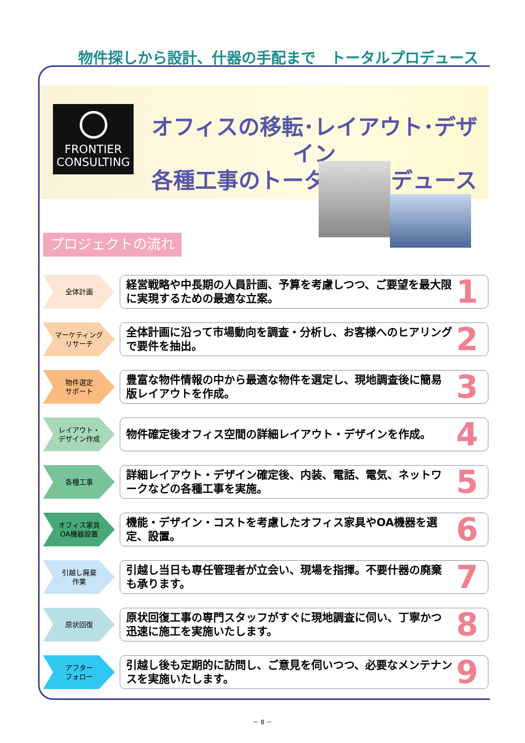物件探しから設計、什器の手配まで　トータルプロデュース
FRONTIER
CONSULTING
オフィスの移転･レイアウト･デザイン
各種工事のトータルプロデュース
プロジェクトの流れ
全体計画
経営戦略や中長期の人員計画、予算を考慮しつつ、ご要望を最大限に実現するための最適な立案。
1
マーケティング
リサーチ
全体計画に沿って市場動向を調査・分析し、お客様へのヒアリングで要件を抽出。
2
物件選定
サポート
豊富な物件情報の中から最適な物件を選定し、現地調査後に簡易版レイアウトを作成。
3
レイアウト・
デザイン作成
物件確定後オフィス空間の詳細レイアウト・デザインを作成。
4
各種工事
詳細レイアウト・デザイン確定後、内装、電話、電気、ネットワークなどの各種工事を実施。
5
オフィス家具
OA機器設置
機能・デザイン・コストを考慮したオフィス家具やOA機器を選定、設置。
6
引越し廃棄
作業
引越し当日も専任管理者が立会い、現場を指揮。不要什器の廃棄も承ります。
7
原状回復
原状回復工事の専門スタッフがすぐに現地調査に伺い、丁寧かつ迅速に施工を実施いたします。
8
アフター
フォロー
引越し後も定期的に訪問し、ご意見を伺いつつ、必要なメンテナンスを実施いたします。
9
－ 8 －